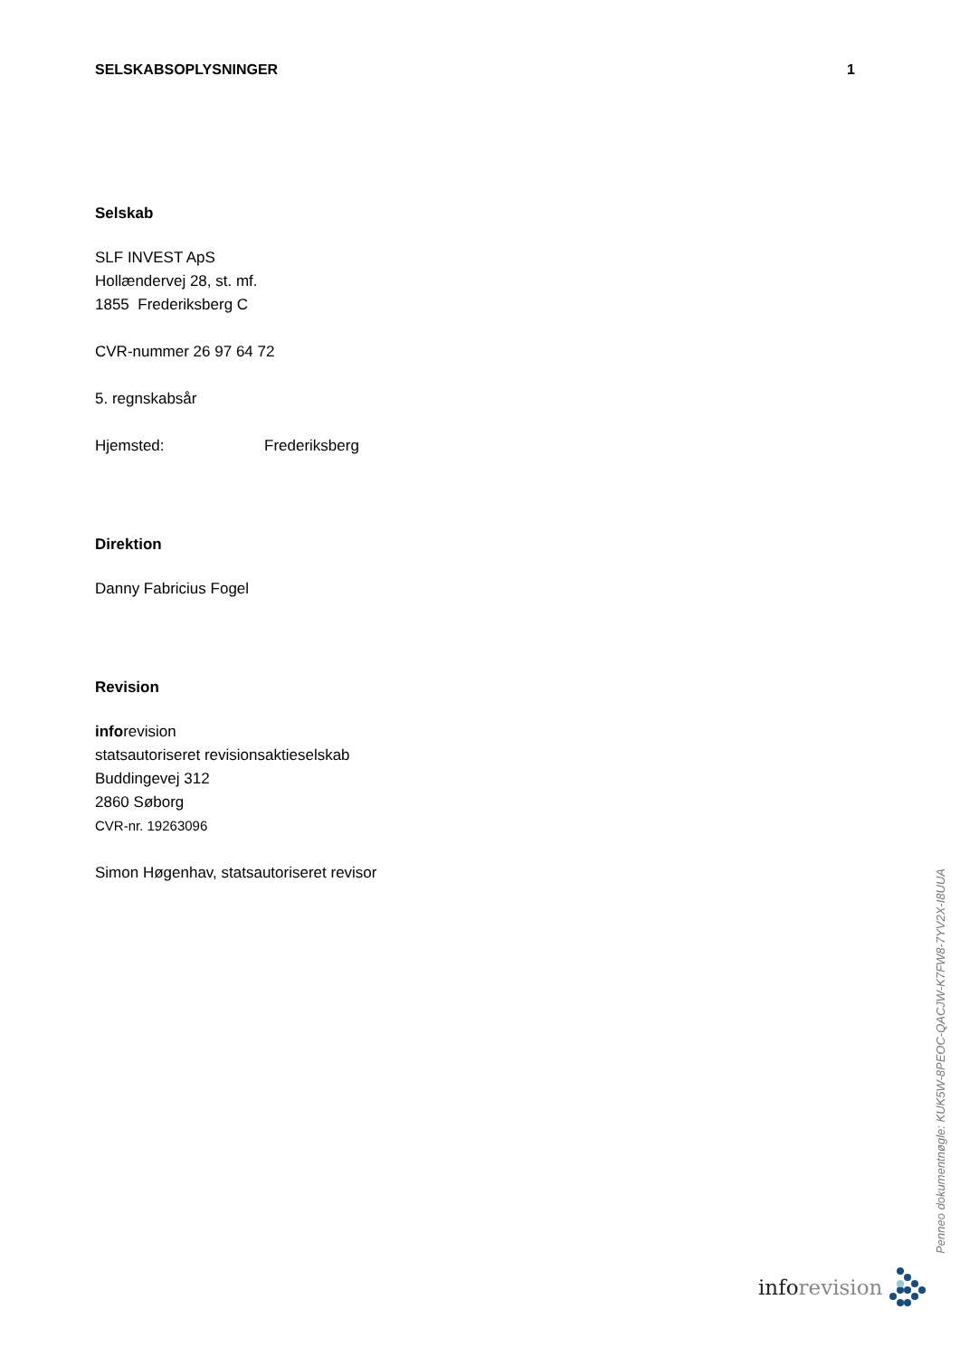SELSKABSOPLYSNINGER 1
Selskab
SLF INVEST ApS
Hollændervej 28, st. mf.
1855 Frederiksberg C
CVR-nummer 26 97 64 72
5. regnskabsår
Hjemsted: Frederiksberg
Direktion
Danny Fabricius Fogel
Revision
inforevision
statsautoriseret revisionsaktieselskab
Buddingevej 312
2860 Søborg
CVR-nr. 19263096
Simon Høgenhav, statsautoriseret revisor
Penneo dokumentnøgle: KUK5W-8PEOC-QACJW-K7FW8-7YV2X-I8UUA
inforevision